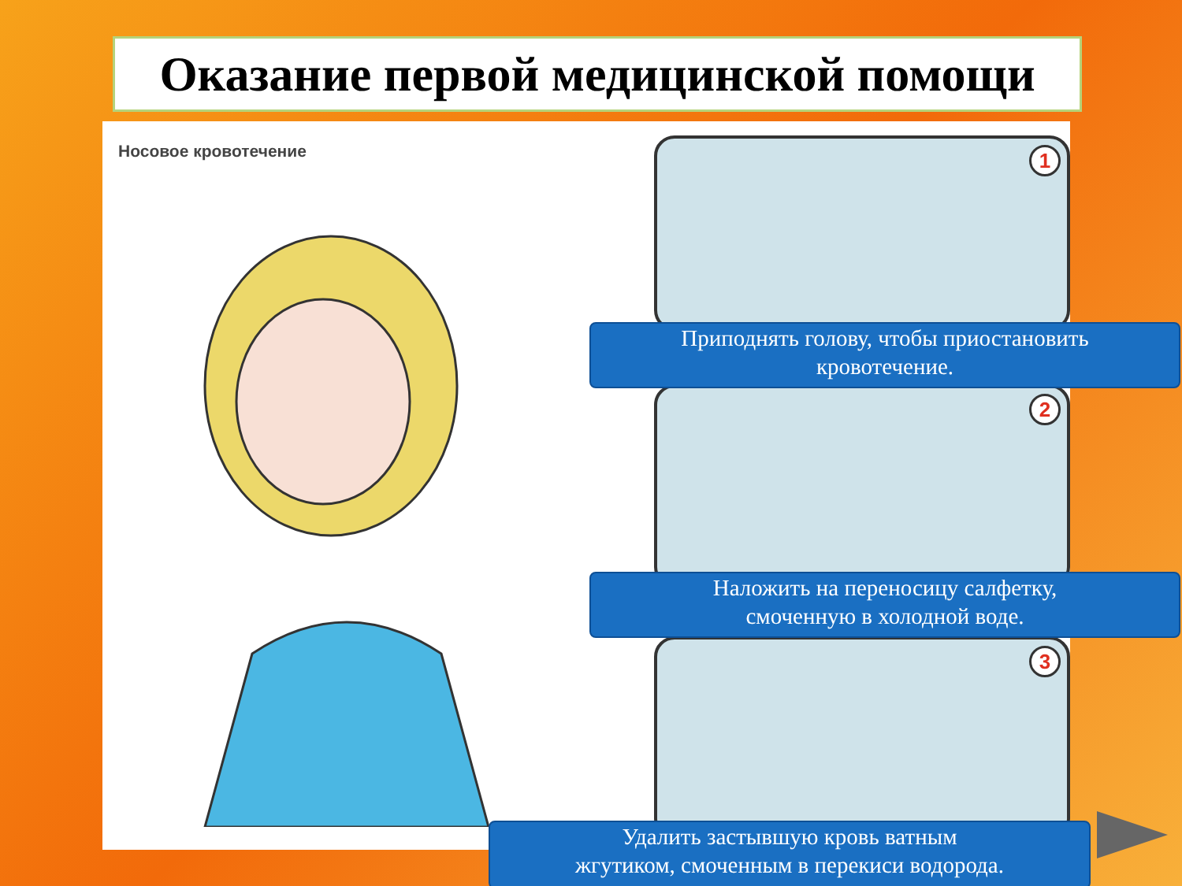Оказание первой медицинской помощи
Носовое кровотечение 1
2
3
Приподнять голову, чтобы приостановить
кровотечение.
Наложить на переносицу салфетку,
смоченную в холодной воде.
Удалить застывшую кровь ватным
жгутиком, смоченным в перекиси водорода.